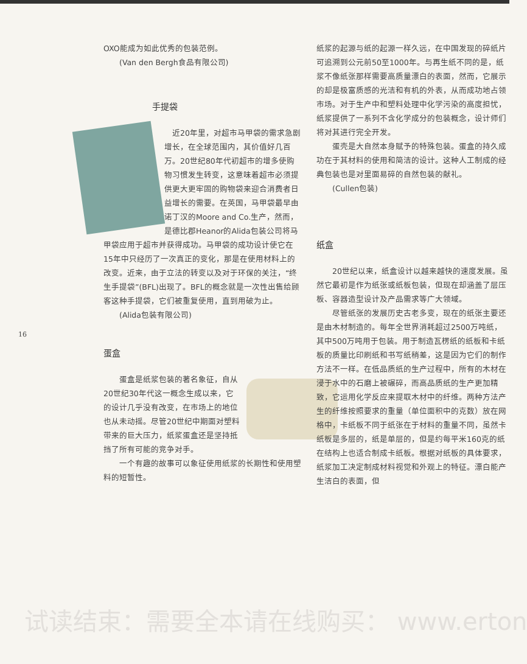16
OXO能成为如此优秀的包装范例。
　　(Van den Bergh食品有限公司)
手提袋
　近20年里，对超市马甲袋的需求急剧增长，在全球范围内，其价值好几百万。20世纪80年代初超市的增多使购物习惯发生转变，这意味着超市必须提供更大更牢固的购物袋来迎合消费者日益增长的需要。在英国，马甲袋最早由诺丁汉的Moore and Co.生产，然而，是德比郡Heanor的Alida包装公司将马甲袋应用于超市并获得成功。马甲袋的成功设计使它在15年中只经历了一次真正的变化，那是在使用材料上的改变。近来，由于立法的转变以及对于环保的关注，“终生手提袋”(BFL)出现了。BFL的概念就是一次性出售给顾客这种手提袋，它们被重复使用，直到用破为止。
　　(Alida包装有限公司)
蛋盒
　　蛋盒是纸浆包装的著名象征，自从20世纪30年代这一概念生成以来，它的设计几乎没有改变，在市场上的地位也从未动摇。尽管20世纪中期面对塑料带来的巨大压力，纸浆蛋盒还是坚持抵挡了所有可能的竞争对手。
　　一个有趣的故事可以象征使用纸浆的长期性和使用塑料的短暂性。
纸浆的起源与纸的起源一样久远，在中国发现的碎纸片可追溯到公元前50至1000年。与再生纸不同的是，纸浆不像纸张那样需要高质量漂白的表面，然而，它展示的却是极富质感的光洁和有机的外表，从而成功地占领市场。对于生产中和塑料处理中化学污染的高度担忧，纸浆提供了一系列不含化学成分的包装概念，设计师们将对其进行完全开发。
　　蛋壳是大自然本身赋予的特殊包装。蛋盒的持久成功在于其材料的使用和简洁的设计。这种人工制成的经典包装也是对里面易碎的自然包装的献礼。
　　(Cullen包装)
纸盒
　　20世纪以来，纸盒设计以越来越快的速度发展。虽然它最初是作为纸张或纸板包装，但现在却涵盖了层压板、容器造型设计及产品需求等广大领域。
　　尽管纸张的发展历史古老多变，现在的纸张主要还是由木材制造的。每年全世界消耗超过2500万吨纸，其中500万吨用于包装。用于制造瓦楞纸的纸板和卡纸板的质量比印刷纸和书写纸稍差，这是因为它们的制作方法不一样。在低品质纸的生产过程中，所有的木材在浸于水中的石磨上被碾碎，而高品质纸的生产更加精致，它运用化学反应来提取木材中的纤维。两种方法产生的纤维按照要求的重量（单位面积中的克数）放在网格中，卡纸板不同于纸张在于材料的重量不同，虽然卡纸板是多层的，纸是单层的，但是约每平米160克的纸在结构上也适合制成卡纸板。根据对纸板的具体要求，纸浆加工决定制成材料视觉和外观上的特征。漂白能产生洁白的表面，但
试读结束：需要全本请在线购买： www.erton